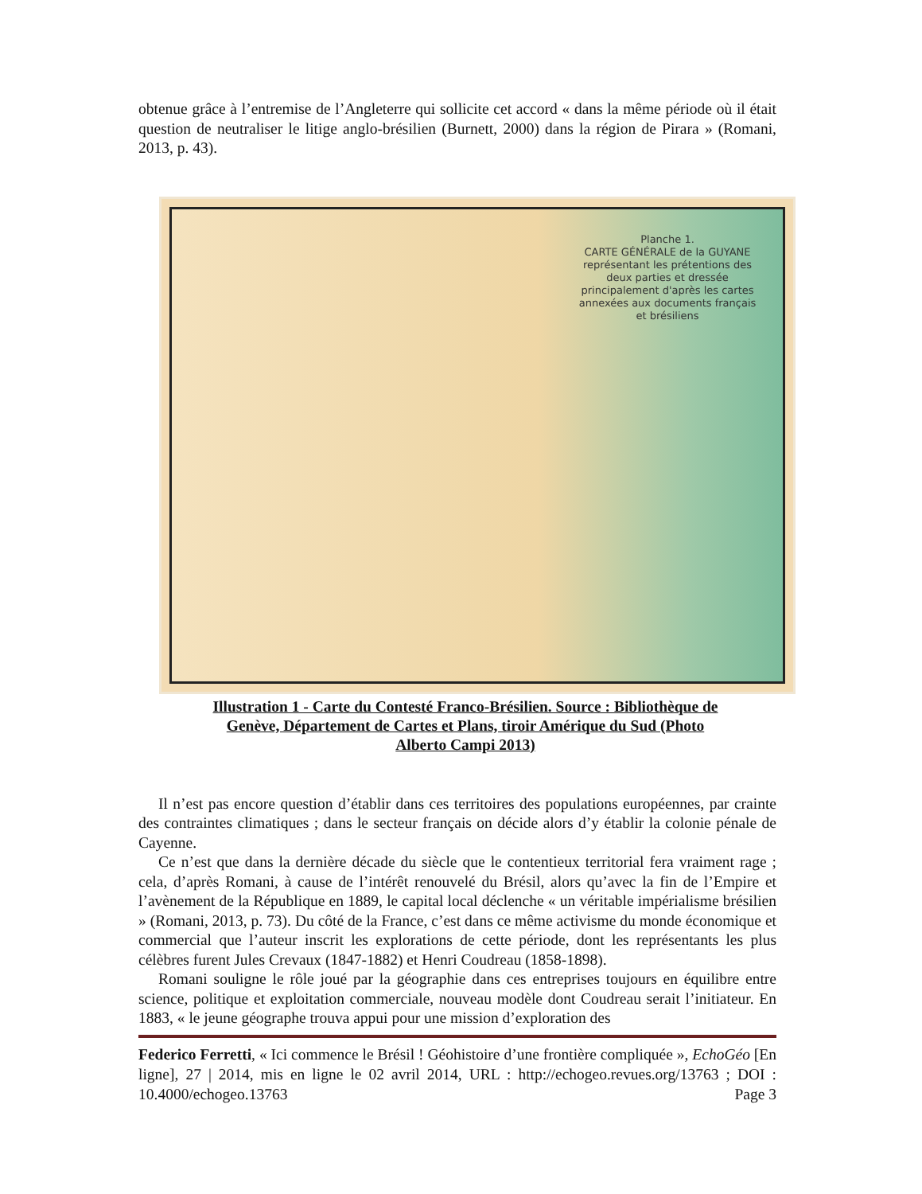obtenue grâce à l’entremise de l’Angleterre qui sollicite cet accord « dans la même période où il était question de neutraliser le litige anglo-brésilien (Burnett, 2000) dans la région de Pirara » (Romani, 2013, p. 43).
Planche 1.
CARTE GÉNÉRALE de la GUYANE
représentant les prétentions des deux parties et dressée principalement d'après les cartes annexées aux documents français et brésiliens
Illustration 1 - Carte du Contesté Franco-Brésilien. Source : Bibliothèque de Genève, Département de Cartes et Plans, tiroir Amérique du Sud (Photo Alberto Campi 2013)
Il n’est pas encore question d’établir dans ces territoires des populations européennes, par crainte des contraintes climatiques ; dans le secteur français on décide alors d’y établir la colonie pénale de Cayenne.
Ce n’est que dans la dernière décade du siècle que le contentieux territorial fera vraiment rage ; cela, d’après Romani, à cause de l’intérêt renouvelé du Brésil, alors qu’avec la fin de l’Empire et l’avènement de la République en 1889, le capital local déclenche « un véritable impérialisme brésilien » (Romani, 2013, p. 73). Du côté de la France, c’est dans ce même activisme du monde économique et commercial que l’auteur inscrit les explorations de cette période, dont les représentants les plus célèbres furent Jules Crevaux (1847-1882) et Henri Coudreau (1858-1898).
Romani souligne le rôle joué par la géographie dans ces entreprises toujours en équilibre entre science, politique et exploitation commerciale, nouveau modèle dont Coudreau serait l’initiateur. En 1883, « le jeune géographe trouva appui pour une mission d’exploration des
Federico Ferretti, « Ici commence le Brésil ! Géohistoire d’une frontière compliquée », EchoGéo [En ligne], 27 | 2014, mis en ligne le 02 avril 2014, URL : http://echogeo.revues.org/13763 ; DOI : 10.4000/echogeo.13763 Page 3